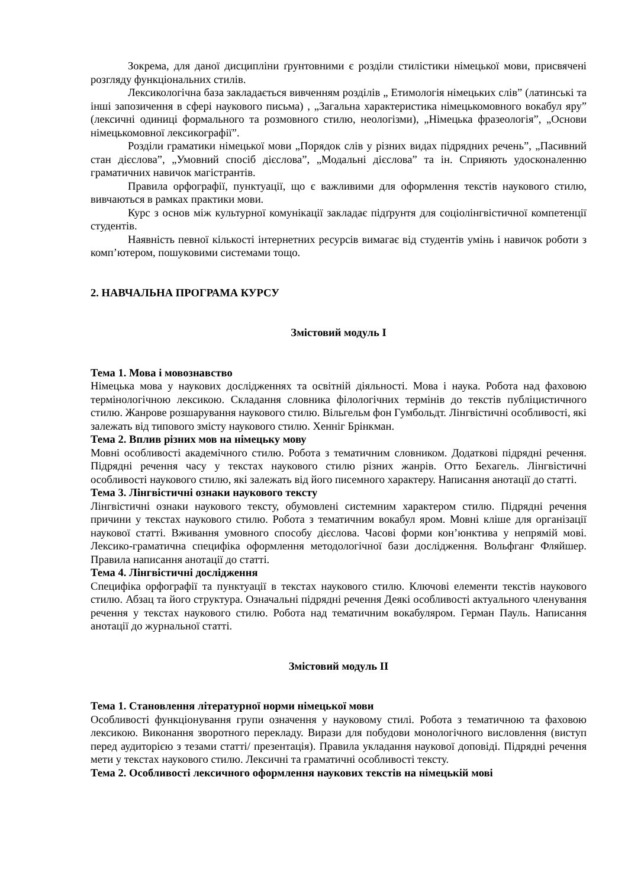Зокрема, для даної дисципліни ґрунтовними є розділи стилістики німецької мови, присвячені розгляду функціональних стилів.
Лексикологічна база закладається вивченням розділів „ Етимологія німецьких слів” (латинські та інші запозичення в сфері наукового письма) , „Загальна характеристика німецькомовного вокабул яру” (лексичні одиниці формального та розмовного стилю, неологізми), „Німецька фразеологія”, „Основи німецькомовної лексикографії”.
Розділи граматики німецької мови „Порядок слів у різних видах підрядних речень”, „Пасивний стан дієслова”, „Умовний спосіб дієслова”, „Модальні дієслова” та ін. Сприяють удосконаленню граматичних навичок магістрантів.
Правила орфографії, пунктуації, що є важливими для оформлення текстів наукового стилю, вивчаються в рамках практики мови.
Курс з основ між культурної комунікації закладає підґрунтя для соціолінгвістичної компетенції студентів.
Наявність певної кількості інтернетних ресурсів вимагає від студентів умінь і навичок роботи з комп’ютером, пошуковими системами тощо.
2. НАВЧАЛЬНА ПРОГРАМА КУРСУ
Змістовий модуль І
Тема 1. Мова і мовознавство
Німецька мова у наукових дослідженнях та освітній діяльності. Мова і наука. Робота над фаховою термінологічною лексикою. Складання словника філологічних термінів до текстів публіцистичного стилю. Жанрове розшарування наукового стилю. Вільгельм фон Гумбольдт. Лінгвістичні особливості, які залежать від типового змісту наукового стилю. Хенніг Брінкман.
Тема 2. Вплив різних мов на німецьку мову
Мовні особливості академічного стилю. Робота з тематичним словником. Додаткові підрядні речення. Підрядні речення часу у текстах наукового стилю різних жанрів. Отто Бехагель. Лінгвістичні особливості наукового стилю, які залежать від його писемного характеру. Написання анотації до статті.
Тема 3. Лінгвістичні ознаки наукового тексту
Лінгвістичні ознаки наукового тексту, обумовлені системним характером стилю. Підрядні речення причини у текстах наукового стилю. Робота з тематичним вокабул яром. Мовні кліше для організації наукової статті. Вживання умовного способу дієслова. Часові форми кон’юнктива у непрямій мові. Лексико-граматична специфіка оформлення методологічної бази дослідження. Вольфганг Фляйшер. Правила написання анотації до статті.
Тема 4. Лінгвістичні дослідження
Специфіка орфографії та пунктуації в текстах наукового стилю. Ключові елементи текстів наукового стилю. Абзац та його структура. Означальні підрядні речення Деякі особливості актуального членування речення у текстах наукового стилю. Робота над тематичним вокабуляром. Герман Пауль. Написання анотації до журнальної статті.
Змістовий модуль ІІ
Тема 1. Становлення літературної норми німецької мови
Особливості функціонування групи означення у науковому стилі. Робота з тематичною та фаховою лексикою. Виконання зворотного перекладу. Вирази для побудови монологічного висловлення (виступ перед аудиторією з тезами статті/ презентація). Правила укладання наукової доповіді. Підрядні речення мети у текстах наукового стилю. Лексичні та граматичні особливості тексту.
Тема 2. Особливості лексичного оформлення наукових текстів на німецькій мові